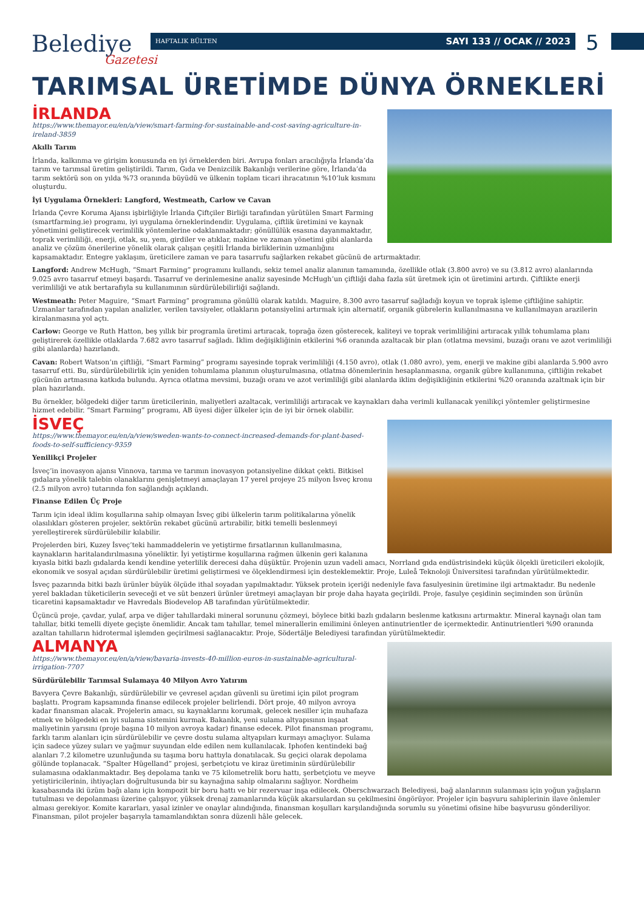Belediye
Gazetesi
HAFTALIK BÜLTEN SAYI 133 // OCAK // 2023 5
TARIMSAL ÜRETİMDE DÜNYA ÖRNEKLERİ
İRLANDA
https://www.themayor.eu/en/a/view/smart-farming-for-sustainable-and-cost-saving-agriculture-in-ireland-3859
Akıllı Tarım
İrlanda, kalkınma ve girişim konusunda en iyi örneklerden biri. Avrupa fonları aracılığıyla İrlanda’da tarım ve tarımsal üretim geliştirildi. Tarım, Gıda ve Denizcilik Bakanlığı verilerine göre, İrlanda’da tarım sektörü son on yılda %73 oranında büyüdü ve ülkenin toplam ticari ihracatının %10’luk kısmını oluşturdu.
İyi Uygulama Örnekleri: Langford, Westmeath, Carlow ve Cavan
İrlanda Çevre Koruma Ajansı işbirliğiyle İrlanda Çiftçiler Birliği tarafından yürütülen Smart Farming (smartfarming.ie) programı, iyi uygulama örneklerindendir. Uygulama, çiftlik üretimini ve kaynak yönetimini geliştirecek verimlilik yöntemlerine odaklanmaktadır; gönüllülük esasına dayanmaktadır, toprak verimliliği, enerji, otlak, su, yem, girdiler ve atıklar, makine ve zaman yönetimi gibi alanlarda analiz ve çözüm önerilerine yönelik olarak çalışan çeşitli İrlanda birliklerinin uzmanlığını kapsamaktadır. Entegre yaklaşım, üreticilere zaman ve para tasarrufu sağlarken rekabet gücünü de artırmaktadır.
Langford: Andrew McHugh, “Smart Farming” programını kullandı, sekiz temel analiz alanının tamamında, özellikle otlak (3.800 avro) ve su (3.812 avro) alanlarında 9.025 avro tasarruf etmeyi başardı. Tasarruf ve derinlemesine analiz sayesinde McHugh’un çiftliği daha fazla süt üretmek için ot üretimini artırdı. Çiftlikte enerji verimliliği ve atık bertarafıyla su kullanımının sürdürülebilirliği sağlandı.
Westmeath: Peter Maguire, “Smart Farming” programına gönüllü olarak katıldı. Maguire, 8.300 avro tasarruf sağladığı koyun ve toprak işleme çiftliğine sahiptir. Uzmanlar tarafından yapılan analizler, verilen tavsiyeler, otlakların potansiyelini artırmak için alternatif, organik gübrelerin kullanılmasına ve kullanılmayan arazilerin kiralanmasına yol açtı.
Carlow: George ve Ruth Hatton, beş yıllık bir programla üretimi artıracak, toprağa özen gösterecek, kaliteyi ve toprak verimliliğini artıracak yıllık tohumlama planı geliştirerek özellikle otlaklarda 7.682 avro tasarruf sağladı. İklim değişikliğinin etkilerini %6 oranında azaltacak bir plan (otlatma mevsimi, buzağı oranı ve azot verimliliği gibi alanlarda) hazırlandı.
Cavan: Robert Watson’ın çiftliği, “Smart Farming” programı sayesinde toprak verimliliği (4.150 avro), otlak (1.080 avro), yem, enerji ve makine gibi alanlarda 5.900 avro tasarruf etti. Bu, sürdürülebilirlik için yeniden tohumlama planının oluşturulmasına, otlatma dönemlerinin hesaplanmasına, organik gübre kullanımına, çiftliğin rekabet gücünün artmasına katkıda bulundu. Ayrıca otlatma mevsimi, buzağı oranı ve azot verimliliği gibi alanlarda iklim değişikliğinin etkilerini %20 oranında azaltmak için bir plan hazırlandı.
Bu örnekler, bölgedeki diğer tarım üreticilerinin, maliyetleri azaltacak, verimliliği artıracak ve kaynakları daha verimli kullanacak yenilikçi yöntemler geliştirmesine hizmet edebilir. “Smart Farming” programı, AB üyesi diğer ülkeler için de iyi bir örnek olabilir.
İSVEÇ
https://www.themayor.eu/en/a/view/sweden-wants-to-connect-increased-demands-for-plant-based-foods-to-self-sufficiency-9359
Yenilikçi Projeler
İsveç’in inovasyon ajansı Vinnova, tarıma ve tarımın inovasyon potansiyeline dikkat çekti. Bitkisel gıdalara yönelik talebin olanaklarını genişletmeyi amaçlayan 17 yerel projeye 25 milyon İsveç kronu (2.5 milyon avro) tutarında fon sağlandığı açıklandı.
Finanse Edilen Üç Proje
Tarım için ideal iklim koşullarına sahip olmayan İsveç gibi ülkelerin tarım politikalarına yönelik olasılıkları gösteren projeler, sektörün rekabet gücünü artırabilir, bitki temelli beslenmeyi yerelleştirerek sürdürülebilir kılabilir.
Projelerden biri, Kuzey İsveç’teki hammaddelerin ve yetiştirme fırsatlarının kullanılmasına, kaynakların haritalandırılmasına yöneliktir. İyi yetiştirme koşullarına rağmen ülkenin geri kalanına kıyasla bitki bazlı gıdalarda kendi kendine yeterlilik derecesi daha düşüktür. Projenin uzun vadeli amacı, Norrland gıda endüstrisindeki küçük ölçekli üreticileri ekolojik, ekonomik ve sosyal açıdan sürdürülebilir üretimi geliştirmesi ve ölçeklendirmesi için desteklemektir. Proje, Luleå Teknoloji Üniversitesi tarafından yürütülmektedir.
İsveç pazarında bitki bazlı ürünler büyük ölçüde ithal soyadan yapılmaktadır. Yüksek protein içeriği nedeniyle fava fasulyesinin üretimine ilgi artmaktadır. Bu nedenle yerel bakladan tüketicilerin seveceği et ve süt benzeri ürünler üretmeyi amaçlayan bir proje daha hayata geçirildi. Proje, fasulye çeşidinin seçiminden son ürünün ticaretini kapsamaktadır ve Havredals Biodevelop AB tarafından yürütülmektedir.
Üçüncü proje, çavdar, yulaf, arpa ve diğer tahıllardaki mineral sorununu çözmeyi, böylece bitki bazlı gıdaların beslenme katkısını artırmaktır. Mineral kaynağı olan tam tahıllar, bitki temelli diyete geçişte önemlidir. Ancak tam tahıllar, temel minerallerin emilimini önleyen antinutrientler de içermektedir. Antinutrientleri %90 oranında azaltan tahılların hidrotermal işlemden geçirilmesi sağlanacaktır. Proje, Södertälje Belediyesi tarafından yürütülmektedir.
ALMANYA
https://www.themayor.eu/en/a/view/bavaria-invests-40-million-euros-in-sustainable-agricultural-irrigation-7707
Sürdürülebilir Tarımsal Sulamaya 40 Milyon Avro Yatırım
Bavyera Çevre Bakanlığı, sürdürülebilir ve çevresel açıdan güvenli su üretimi için pilot program başlattı. Program kapsamında finanse edilecek projeler belirlendi. Dört proje, 40 milyon avroya kadar finansman alacak. Projelerin amacı, su kaynaklarını korumak, gelecek nesiller için muhafaza etmek ve bölgedeki en iyi sulama sistemini kurmak. Bakanlık, yeni sulama altyapısının inşaat maliyetinin yarısını (proje başına 10 milyon avroya kadar) finanse edecek. Pilot finansman programı, farklı tarım alanları için sürdürülebilir ve çevre dostu sulama altyapıları kurmayı amaçlıyor. Sulama için sadece yüzey suları ve yağmur suyundan elde edilen nem kullanılacak. Iphofen kentindeki bağ alanları 7.2 kilometre uzunluğunda su taşıma boru hattıyla donatılacak. Su geçici olarak depolama gölünde toplanacak. “Spalter Hügelland” projesi, şerbetçiotu ve kiraz üretiminin sürdürülebilir sulamasına odaklanmaktadır. Beş depolama tankı ve 75 kilometrelik boru hattı, şerbetçiotu ve meyve yetiştiricilerinin, ihtiyaçları doğrultusunda bir su kaynağına sahip olmalarını sağlıyor. Nordheim kasabasında iki üzüm bağı alanı için kompozit bir boru hattı ve bir rezervuar inşa edilecek. Oberschwarzach Belediyesi, bağ alanlarının sulanması için yoğun yağışların tutulması ve depolanması üzerine çalışıyor, yüksek drenaj zamanlarında küçük akarsulardan su çekilmesini öngörüyor. Projeler için başvuru sahiplerinin ilave önlemler alması gerekiyor. Komite kararları, yasal izinler ve onaylar alındığında, finansman koşulları karşılandığında sorumlu su yönetimi ofisine hibe başvurusu gönderiliyor. Finansman, pilot projeler başarıyla tamamlandıktan sonra düzenli hâle gelecek.